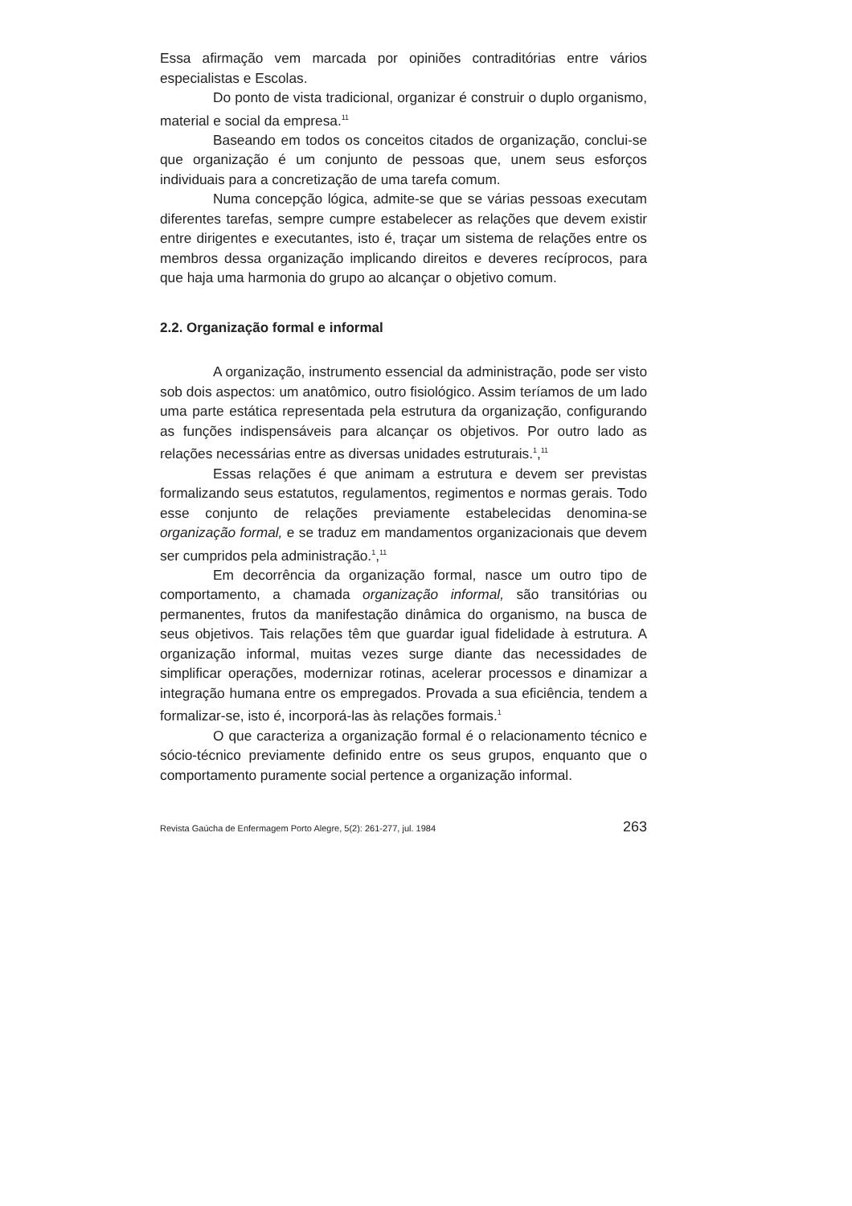Essa afirmação vem marcada por opiniões contraditórias entre vários especialistas e Escolas.
Do ponto de vista tradicional, organizar é construir o duplo organismo, material e social da empresa.<sup>11</sup>
Baseando em todos os conceitos citados de organização, conclui-se que organização é um conjunto de pessoas que, unem seus esforços individuais para a concretização de uma tarefa comum.
Numa concepção lógica, admite-se que se várias pessoas executam diferentes tarefas, sempre cumpre estabelecer as relações que devem existir entre dirigentes e executantes, isto é, traçar um sistema de relações entre os membros dessa organização implicando direitos e deveres recíprocos, para que haja uma harmonia do grupo ao alcançar o objetivo comum.
2.2. Organização formal e informal
A organização, instrumento essencial da administração, pode ser visto sob dois aspectos: um anatômico, outro fisiológico. Assim teríamos de um lado uma parte estática representada pela estrutura da organização, configurando as funções indispensáveis para alcançar os objetivos. Por outro lado as relações necessárias entre as diversas unidades estruturais.<sup>1</sup>,<sup>11</sup>
Essas relações é que animam a estrutura e devem ser previstas formalizando seus estatutos, regulamentos, regimentos e normas gerais. Todo esse conjunto de relações previamente estabelecidas denomina-se organização formal, e se traduz em mandamentos organizacionais que devem ser cumpridos pela administração.<sup>1</sup>,<sup>11</sup>
Em decorrência da organização formal, nasce um outro tipo de comportamento, a chamada organização informal, são transitórias ou permanentes, frutos da manifestação dinâmica do organismo, na busca de seus objetivos. Tais relações têm que guardar igual fidelidade à estrutura. A organização informal, muitas vezes surge diante das necessidades de simplificar operações, modernizar rotinas, acelerar processos e dinamizar a integração humana entre os empregados. Provada a sua eficiência, tendem a formalizar-se, isto é, incorporá-las às relações formais.<sup>1</sup>
O que caracteriza a organização formal é o relacionamento técnico e sócio-técnico previamente definido entre os seus grupos, enquanto que o comportamento puramente social pertence a organização informal.
Revista Gaúcha de Enfermagem Porto Alegre, 5(2): 261-277, jul. 1984 263